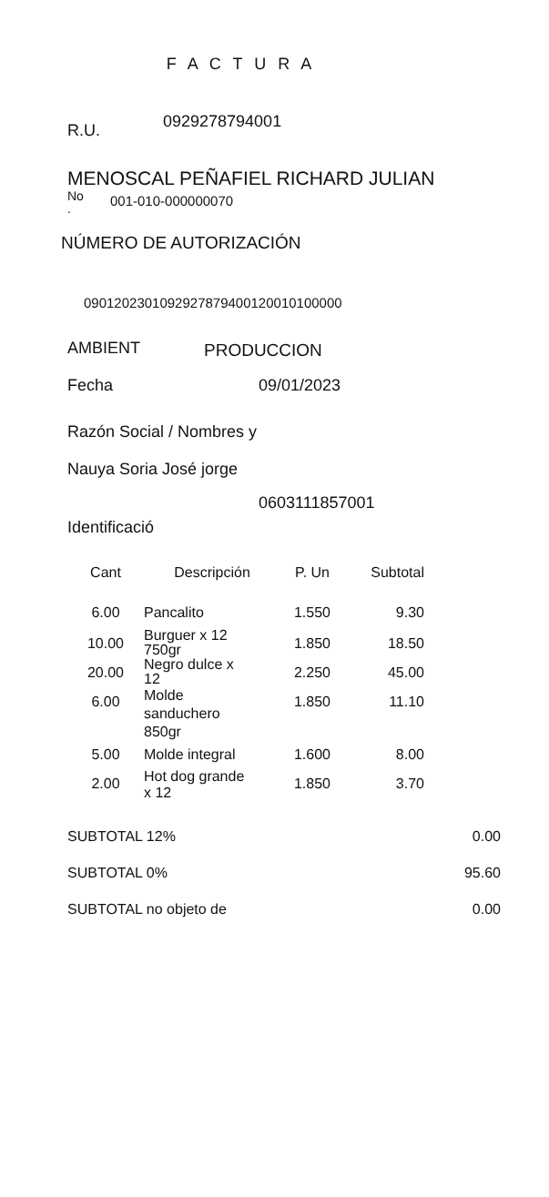F A C T U R A
R.U. 0929278794001
MENOSCAL PEÑAFIEL RICHARD JULIAN
No
. 001-010-000000070
NÚMERO DE AUTORIZACIÓN
0901202301092927879400120010100000
AMBIENT PRODUCCION
Fecha 09/01/2023
Razón Social / Nombres y
Nauya Soria José jorge
0603111857001
Identificació
| Cant | Descripción | P. Un | Subtotal |
| --- | --- | --- | --- |
| 6.00 | Pancalito | 1.550 | 9.30 |
| 10.00 | Burguer x 12 750gr | 1.850 | 18.50 |
| 20.00 | Negro dulce x 12 | 2.250 | 45.00 |
| 6.00 | Molde sanduchero 850gr | 1.850 | 11.10 |
| 5.00 | Molde integral | 1.600 | 8.00 |
| 2.00 | Hot dog grande x 12 | 1.850 | 3.70 |
| SUBTOTAL 12% | 0.00 |
| SUBTOTAL 0% | 95.60 |
| SUBTOTAL no objeto de | 0.00 |